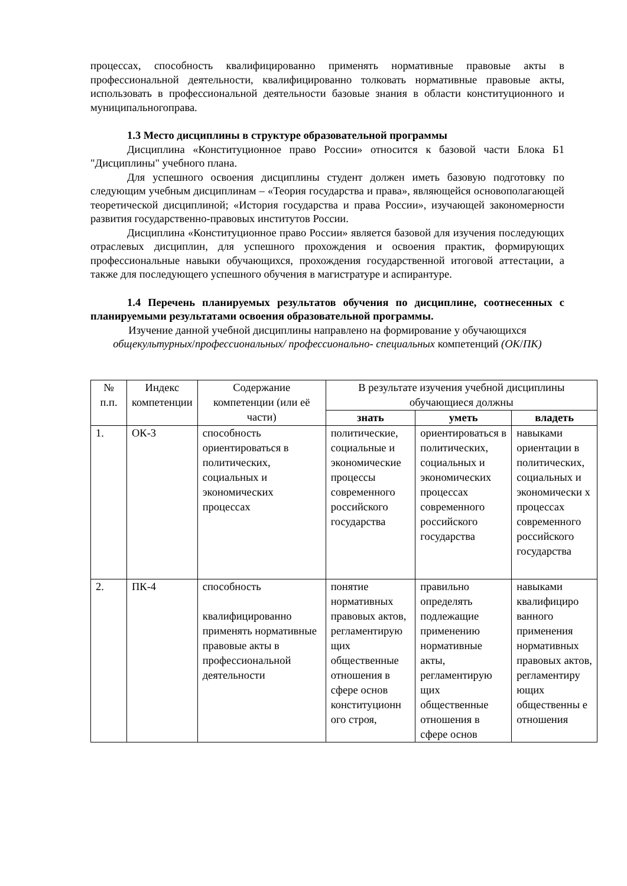процессах, способность квалифицированно применять нормативные правовые акты в профессиональной деятельности, квалифицированно толковать нормативные правовые акты, использовать в профессиональной деятельности базовые знания в области конституционного и муниципальногоправа.
1.3 Место дисциплины в структуре образовательной программы
Дисциплина «Конституционное право России» относится к базовой части Блока Б1 "Дисциплины" учебного плана.
Для успешного освоения дисциплины студент должен иметь базовую подготовку по следующим учебным дисциплинам – «Теория государства и права», являющейся основополагающей теоретической дисциплиной; «История государства и права России», изучающей закономерности развития государственно-правовых институтов России.
Дисциплина «Конституционное право России» является базовой для изучения последующих отраслевых дисциплин, для успешного прохождения и освоения практик, формирующих профессиональные навыки обучающихся, прохождения государственной итоговой аттестации, а также для последующего успешного обучения в магистратуре и аспирантуре.
1.4 Перечень планируемых результатов обучения по дисциплине, соотнесенных с планируемыми результатами освоения образовательной программы.
Изучение данной учебной дисциплины направлено на формирование у обучающихся общекультурных/профессиональных/ профессионально- специальных компетенций (ОК/ПК)
| № п.п. | Индекс компетенции | Содержание компетенции (или её части) | В результате изучения учебной дисциплины обучающиеся должны | | |
| --- | --- | --- | --- | --- | --- |
| | | | знать | уметь | владеть |
| 1. | ОК-3 | способность ориентироваться в политических, социальных и экономических процессах | политические, социальные и экономические процессы современного российского государства | ориентироваться в политических, социальных и экономических процессах современного российского государства | навыками ориентации в политических, социальных и экономически х процессах современного российского государства |
| 2. | ПК-4 | способность квалифицированно применять нормативные правовые акты в профессиональной деятельности | понятие нормативных правовых актов, регламентирую щих общественные отношения в сфере основ конституционн ого строя, | правильно определять подлежащие применению нормативные акты, регламентирую щих общественные отношения в сфере основ | навыками квалифициро ванного применения нормативных правовых актов, регламентиру ющих общественны е отношения |